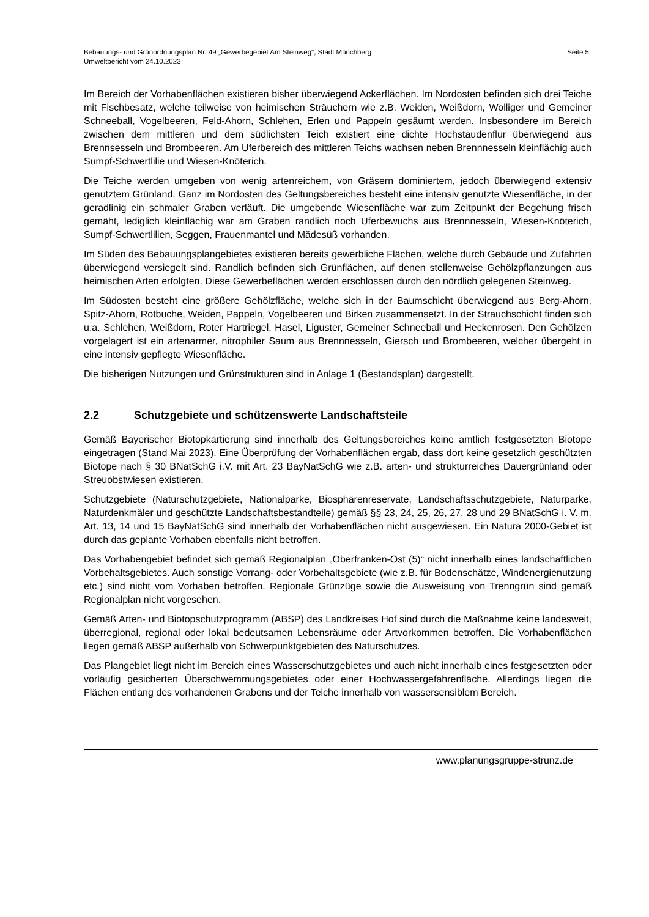Bebauungs- und Grünordnungsplan Nr. 49 „Gewerbegebiet Am Steinweg", Stadt Münchberg
Umweltbericht vom 24.10.2023
Seite 5
Im Bereich der Vorhabenflächen existieren bisher überwiegend Ackerflächen. Im Nordosten befinden sich drei Teiche mit Fischbesatz, welche teilweise von heimischen Sträuchern wie z.B. Weiden, Weißdorn, Wolliger und Gemeiner Schneeball, Vogelbeeren, Feld-Ahorn, Schlehen, Erlen und Pappeln gesäumt werden. Insbesondere im Bereich zwischen dem mittleren und dem südlichsten Teich existiert eine dichte Hochstaudenflur überwiegend aus Brennsesseln und Brombeeren. Am Uferbereich des mittleren Teichs wachsen neben Brennnesseln kleinflächig auch Sumpf-Schwertlilie und Wiesen-Knöterich.
Die Teiche werden umgeben von wenig artenreichem, von Gräsern dominiertem, jedoch überwiegend extensiv genutztem Grünland. Ganz im Nordosten des Geltungsbereiches besteht eine intensiv genutzte Wiesenfläche, in der geradlinig ein schmaler Graben verläuft. Die umgebende Wiesenfläche war zum Zeitpunkt der Begehung frisch gemäht, lediglich kleinflächig war am Graben randlich noch Uferbewuchs aus Brennnesseln, Wiesen-Knöterich, Sumpf-Schwertlilien, Seggen, Frauenmantel und Mädesüß vorhanden.
Im Süden des Bebauungsplangebietes existieren bereits gewerbliche Flächen, welche durch Gebäude und Zufahrten überwiegend versiegelt sind. Randlich befinden sich Grünflächen, auf denen stellenweise Gehölzpflanzungen aus heimischen Arten erfolgten. Diese Gewerbeflächen werden erschlossen durch den nördlich gelegenen Steinweg.
Im Südosten besteht eine größere Gehölzfläche, welche sich in der Baumschicht überwiegend aus Berg-Ahorn, Spitz-Ahorn, Rotbuche, Weiden, Pappeln, Vogelbeeren und Birken zusammensetzt. In der Strauchschicht finden sich u.a. Schlehen, Weißdorn, Roter Hartriegel, Hasel, Liguster, Gemeiner Schneeball und Heckenrosen. Den Gehölzen vorgelagert ist ein artenarmer, nitrophiler Saum aus Brennnesseln, Giersch und Brombeeren, welcher übergeht in eine intensiv gepflegte Wiesenfläche.
Die bisherigen Nutzungen und Grünstrukturen sind in Anlage 1 (Bestandsplan) dargestellt.
2.2 Schutzgebiete und schützenswerte Landschaftsteile
Gemäß Bayerischer Biotopkartierung sind innerhalb des Geltungsbereiches keine amtlich festgesetzten Biotope eingetragen (Stand Mai 2023). Eine Überprüfung der Vorhabenflächen ergab, dass dort keine gesetzlich geschützten Biotope nach § 30 BNatSchG i.V. mit Art. 23 BayNatSchG wie z.B. arten- und strukturreiches Dauergrünland oder Streuobstwiesen existieren.
Schutzgebiete (Naturschutzgebiete, Nationalparke, Biosphärenreservate, Landschaftsschutzgebiete, Naturparke, Naturdenkmäler und geschützte Landschaftsbestandteile) gemäß §§ 23, 24, 25, 26, 27, 28 und 29 BNatSchG i. V. m. Art. 13, 14 und 15 BayNatSchG sind innerhalb der Vorhabenflächen nicht ausgewiesen. Ein Natura 2000-Gebiet ist durch das geplante Vorhaben ebenfalls nicht betroffen.
Das Vorhabengebiet befindet sich gemäß Regionalplan „Oberfranken-Ost (5)“ nicht innerhalb eines landschaftlichen Vorbehaltsgebietes. Auch sonstige Vorrang- oder Vorbehaltsgebiete (wie z.B. für Bodenschätze, Windenergienutzung etc.) sind nicht vom Vorhaben betroffen. Regionale Grünzüge sowie die Ausweisung von Trenngrün sind gemäß Regionalplan nicht vorgesehen.
Gemäß Arten- und Biotopschutzprogramm (ABSP) des Landkreises Hof sind durch die Maßnahme keine landesweit, überregional, regional oder lokal bedeutsamen Lebensräume oder Artvorkommen betroffen. Die Vorhabenflächen liegen gemäß ABSP außerhalb von Schwerpunktgebieten des Naturschutzes.
Das Plangebiet liegt nicht im Bereich eines Wasserschutzgebietes und auch nicht innerhalb eines festgesetzten oder vorläufig gesicherten Überschwemmungsgebietes oder einer Hochwassergefahrenfläche. Allerdings liegen die Flächen entlang des vorhandenen Grabens und der Teiche innerhalb von wassersensiblem Bereich.
www.planungsgruppe-strunz.de